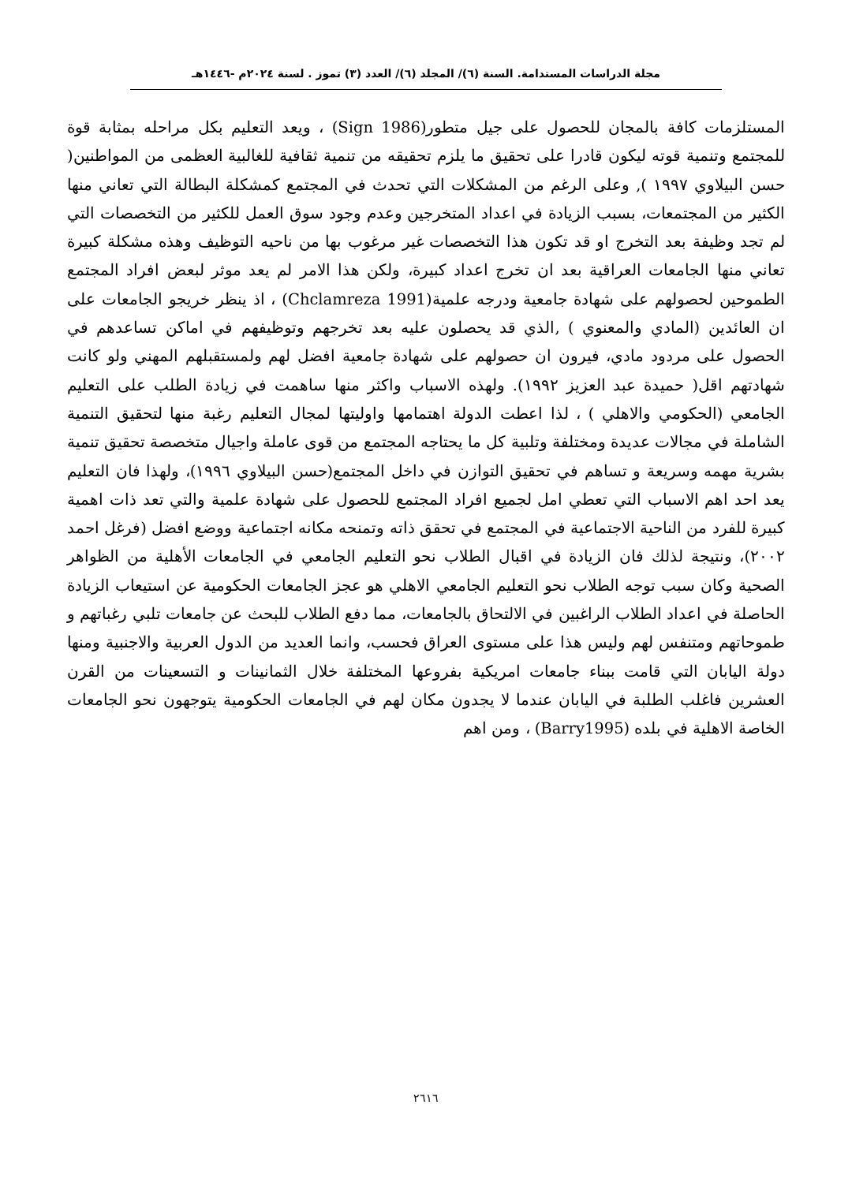مجلة الدراسات المستدامة. السنة (٦)/ المجلد (٦)/ العدد (٣) تموز . لسنة ٢٠٢٤م -١٤٤٦هـ
المستلزمات كافة بالمجان للحصول على جيل متطور(Sign 1986) ، ويعد التعليم بكل مراحله بمثابة قوة للمجتمع وتنمية قوته ليكون قادرا على تحقيق ما يلزم تحقيقه من تنمية ثقافية للغالبية العظمى من المواطنين( حسن البيلاوي ١٩٩٧ ), وعلى الرغم من المشكلات التي تحدث في المجتمع كمشكلة البطالة التي تعاني منها الكثير من المجتمعات، بسبب الزيادة في اعداد المتخرجين وعدم وجود سوق العمل للكثير من التخصصات التي لم تجد وظيفة بعد التخرج او قد تكون هذا التخصصات غير مرغوب بها من ناحيه التوظيف وهذه مشكلة كبيرة تعاني منها الجامعات العراقية بعد ان تخرج اعداد كبيرة، ولكن هذا الامر لم يعد موثر لبعض افراد المجتمع الطموحين لحصولهم على شهادة جامعية ودرجه علمية(Chclamreza 1991) ، اذ ينظر خريجو الجامعات على ان العائدين (المادي والمعنوي ) ,الذي قد يحصلون عليه بعد تخرجهم وتوظيفهم في اماكن تساعدهم في الحصول على مردود مادي، فيرون ان حصولهم على شهادة جامعية افضل لهم ولمستقبلهم المهني ولو كانت شهادتهم اقل( حميدة عبد العزيز ١٩٩٢). ولهذه الاسباب واكثر منها ساهمت في زيادة الطلب على التعليم الجامعي (الحكومي والاهلي ) ، لذا اعطت الدولة اهتمامها واوليتها لمجال التعليم رغبة منها لتحقيق التنمية الشاملة في مجالات عديدة ومختلفة وتلبية كل ما يحتاجه المجتمع من قوى عاملة واجيال متخصصة تحقيق تنمية بشرية مهمه وسريعة و تساهم في تحقيق التوازن في داخل المجتمع(حسن البيلاوي ١٩٩٦)، ولهذا فان التعليم يعد احد اهم الاسباب التي تعطي امل لجميع افراد المجتمع للحصول على شهادة علمية والتي تعد ذات اهمية كبيرة للفرد من الناحية الاجتماعية في المجتمع في تحقق ذاته وتمنحه مكانه اجتماعية ووضع افضل (فرغل احمد ٢٠٠٢)، ونتيجة لذلك فان الزيادة في اقبال الطلاب نحو التعليم الجامعي في الجامعات الأهلية من الظواهر الصحية وكان سبب توجه الطلاب نحو التعليم الجامعي الاهلي هو عجز الجامعات الحكومية عن استيعاب الزيادة الحاصلة في اعداد الطلاب الراغبين في الالتحاق بالجامعات، مما دفع الطلاب للبحث عن جامعات تلبي رغباتهم و طموحاتهم ومتنفس لهم وليس هذا على مستوى العراق فحسب، وانما العديد من الدول العربية والاجنبية ومنها دولة اليابان التي قامت ببناء جامعات امريكية بفروعها المختلفة خلال الثمانينات و التسعينات من القرن العشرين فاغلب الطلبة في اليابان عندما لا يجدون مكان لهم في الجامعات الحكومية يتوجهون نحو الجامعات الخاصة الاهلية في بلده (Barry1995) ، ومن اهم
٢٦١٦